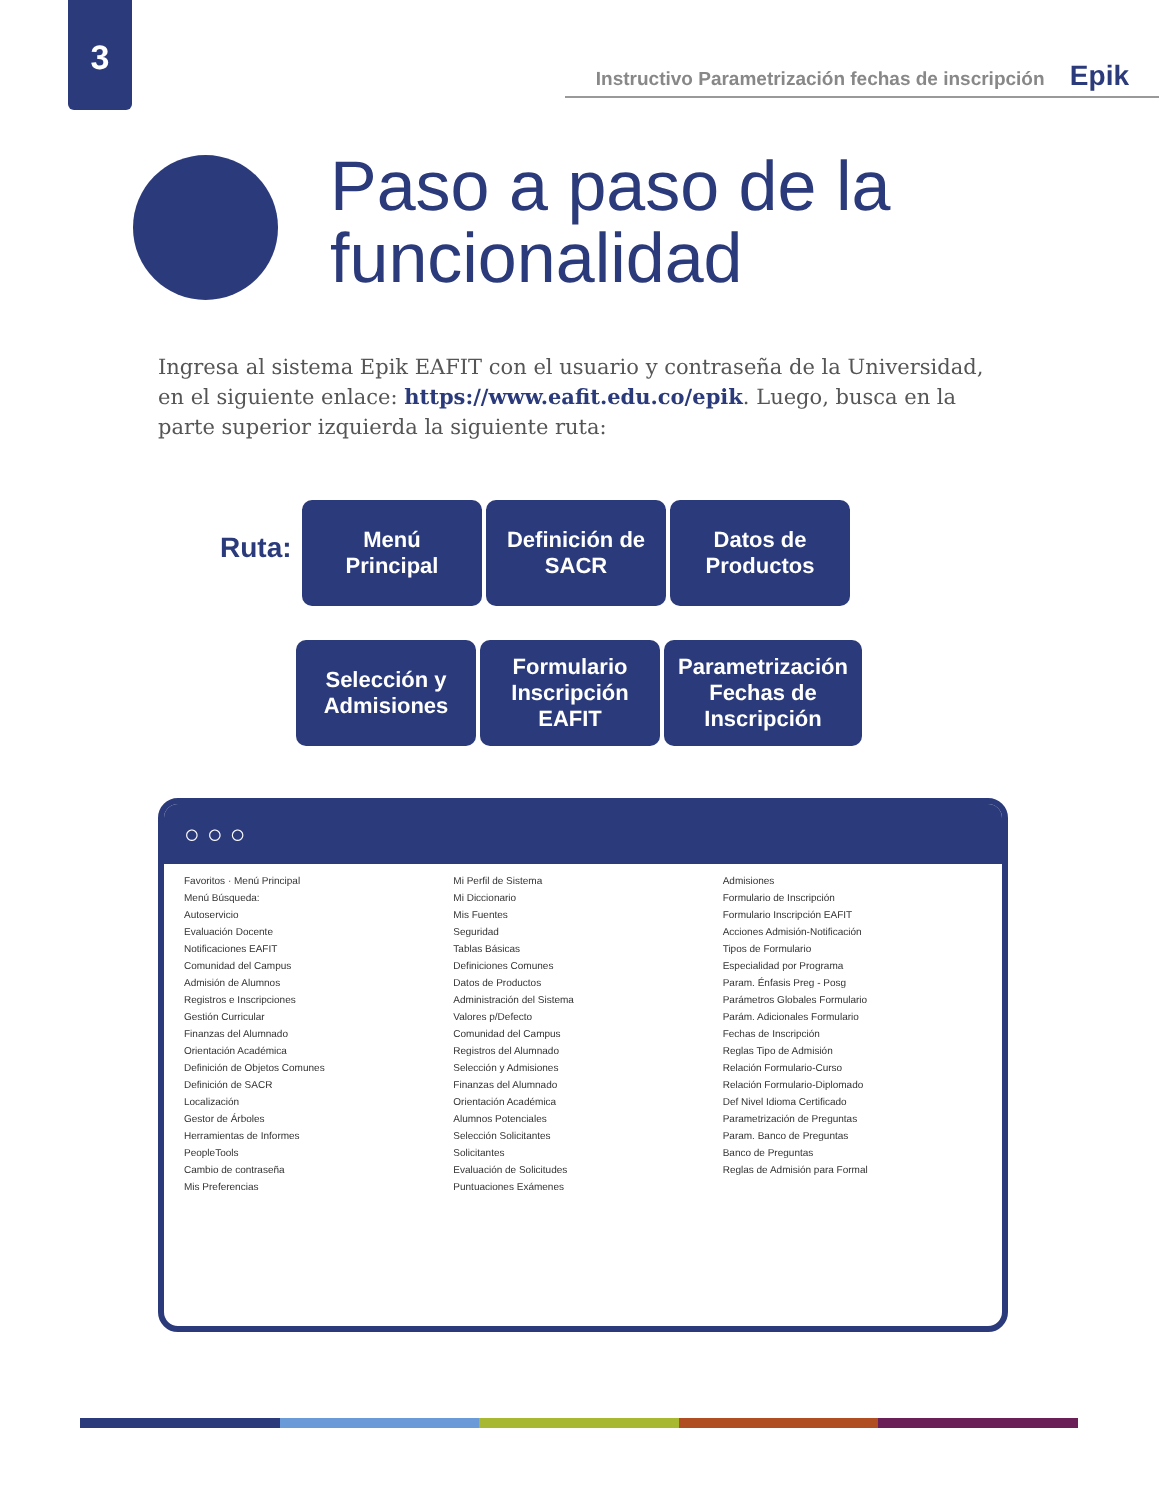3
Instructivo Parametrización fechas de inscripción Epik
Paso a paso de la
funcionalidad
Ingresa al sistema Epik EAFIT con el usuario y contraseña de la Universidad, en el siguiente enlace: https://www.eafit.edu.co/epik. Luego, busca en la parte superior izquierda la siguiente ruta:
Ruta:
Menú
Principal
Definición de
SACR
Datos de
Productos
Selección y
Admisiones
Formulario
Inscripción
EAFIT
Parametrización
Fechas de
Inscripción
○ ○ ○
Favoritos · Menú Principal
Menú Búsqueda:
Autoservicio
Evaluación Docente
Notificaciones EAFIT
Comunidad del Campus
Admisión de Alumnos
Registros e Inscripciones
Gestión Curricular
Finanzas del Alumnado
Orientación Académica
Definición de Objetos Comunes
Definición de SACR
Localización
Gestor de Árboles
Herramientas de Informes
PeopleTools
Cambio de contraseña
Mis Preferencias
Mi Perfil de Sistema
Mi Diccionario
Mis Fuentes
Seguridad
Tablas Básicas
Definiciones Comunes
Datos de Productos
Administración del Sistema
Valores p/Defecto
Comunidad del Campus
Registros del Alumnado
Selección y Admisiones
Finanzas del Alumnado
Orientación Académica
Alumnos Potenciales
Selección Solicitantes
Solicitantes
Evaluación de Solicitudes
Puntuaciones Exámenes
Admisiones
Formulario de Inscripción
Formulario Inscripción EAFIT
Acciones Admisión-Notificación
Tipos de Formulario
Especialidad por Programa
Param. Énfasis Preg - Posg
Parámetros Globales Formulario
Parám. Adicionales Formulario
Fechas de Inscripción
Reglas Tipo de Admisión
Relación Formulario-Curso
Relación Formulario-Diplomado
Def Nivel Idioma Certificado
Parametrización de Preguntas
Param. Banco de Preguntas
Banco de Preguntas
Reglas de Admisión para Formal